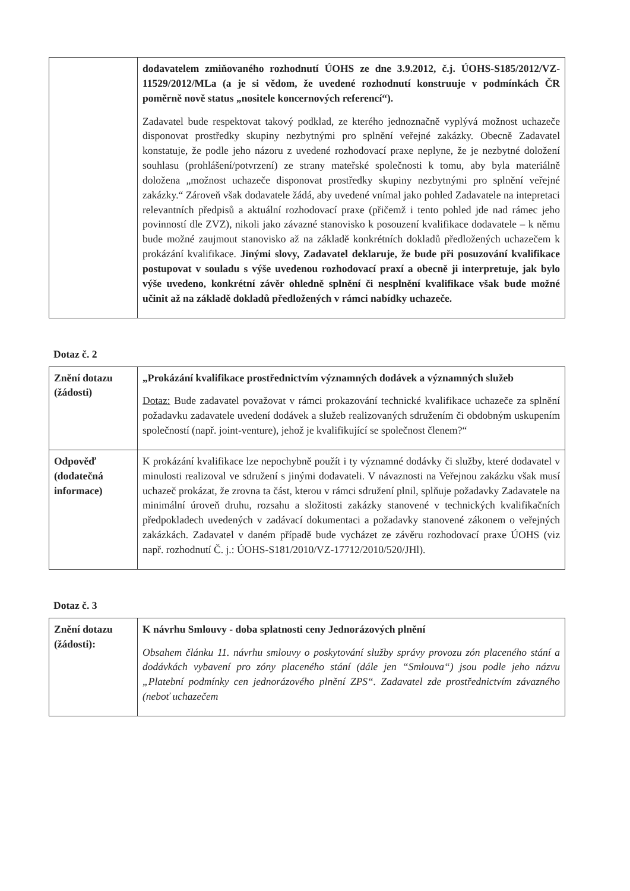| | dodavatelem zmiňovaného rozhodnutí ÚOHS ze dne 3.9.2012, č.j. ÚOHS-S185/2012/VZ-11529/2012/MLa (a je si vědom, že uvedené rozhodnutí konstruuje v podmínkách ČR poměrně nově status „nositele koncernových referencí“). Zadavatel bude respektovat takový podklad, ze kterého jednoznačně vyplývá možnost uchazeče disponovat prostředky skupiny nezbytnými pro splnění veřejné zakázky. Obecně Zadavatel konstatuje, že podle jeho názoru z uvedené rozhodovací praxe neplyne, že je nezbytné doložení souhlasu (prohlášení/potvrzení) ze strany mateřské společnosti k tomu, aby byla materiálně doložena „možnost uchazeče disponovat prostředky skupiny nezbytnými pro splnění veřejné zakázky.“ Zároveň však dodavatele žádá, aby uvedené vnímal jako pohled Zadavatele na intepretaci relevantních předpisů a aktuální rozhodovací praxe (přičemž i tento pohled jde nad rámec jeho povinností dle ZVZ), nikoli jako závazné stanovisko k posouzení kvalifikace dodavatele – k němu bude možné zaujmout stanovisko až na základě konkrétních dokladů předložených uchazečem k prokázání kvalifikace. Jinými slovy, Zadavatel deklaruje, že bude při posuzování kvalifikace postupovat v souladu s výše uvedenou rozhodovací praxí a obecně ji interpretuje, jak bylo výše uvedeno, konkrétní závěr ohledně splnění či nesplnění kvalifikace však bude možné učinit až na základě dokladů předložených v rámci nabídky uchazeče. |
Dotaz č. 2
| Znění dotazu (žádosti) | „Prokázání kvalifikace prostřednictvím významných dodávek a významných služeb Dotaz: Bude zadavatel považovat v rámci prokazování technické kvalifikace uchazeče za splnění požadavku zadavatele uvedení dodávek a služeb realizovaných sdružením či obdobným uskupením společností (např. joint-venture), jehož je kvalifikující se společnost členem?“ |
| Odpověď (dodatečná informace) | K prokázání kvalifikace lze nepochybně použít i ty významné dodávky či služby, které dodavatel v minulosti realizoval ve sdružení s jinými dodavateli. V návaznosti na Veřejnou zakázku však musí uchazeč prokázat, že zrovna ta část, kterou v rámci sdružení plnil, splňuje požadavky Zadavatele na minimální úroveň druhu, rozsahu a složitosti zakázky stanovené v technických kvalifikačních předpokladech uvedených v zadávací dokumentaci a požadavky stanovené zákonem o veřejných zakázkách. Zadavatel v daném případě bude vycházet ze závěru rozhodovací praxe ÚOHS (viz např. rozhodnutí Č. j.: ÚOHS-S181/2010/VZ-17712/2010/520/JHl). |
Dotaz č. 3
| Znění dotazu (žádosti): | K návrhu Smlouvy - doba splatnosti ceny Jednorázových plnění Obsahem článku 11. návrhu smlouvy o poskytování služby správy provozu zón placeného stání a dodávkách vybavení pro zóny placeného stání (dále jen “Smlouva“) jsou podle jeho názvu „Platební podmínky cen jednorázového plnění ZPS“. Zadavatel zde prostřednictvím závazného (neboť uchazečem |